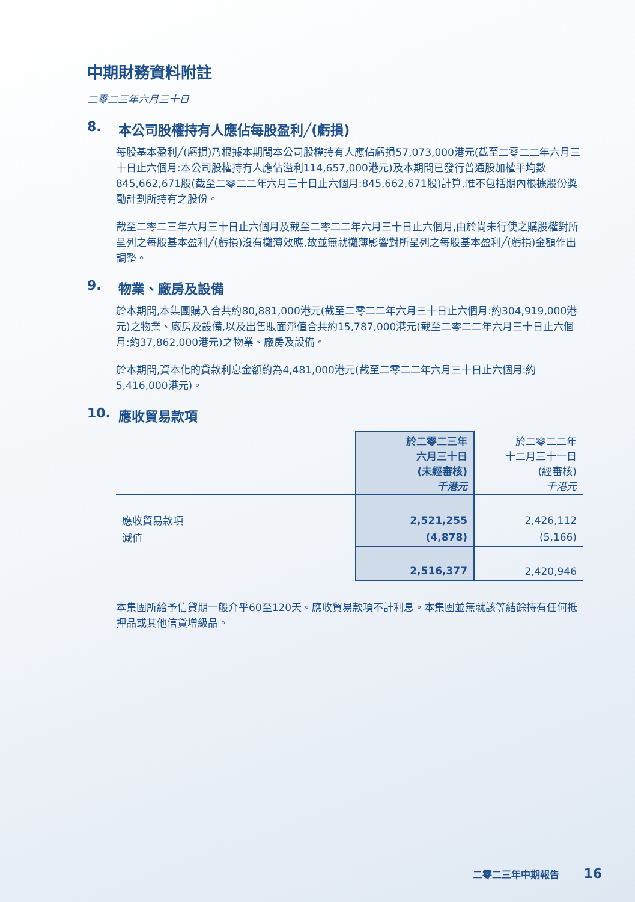中期財務資料附註
二零二三年六月三十日
8. 本公司股權持有人應佔每股盈利╱(虧損)
每股基本盈利╱(虧損)乃根據本期間本公司股權持有人應佔虧損57,073,000港元(截至二零二二年六月三十日止六個月:本公司股權持有人應佔溢利114,657,000港元)及本期間已發行普通股加權平均數845,662,671股(截至二零二二年六月三十日止六個月:845,662,671股)計算,惟不包括期內根據股份獎勵計劃所持有之股份。
截至二零二三年六月三十日止六個月及截至二零二二年六月三十日止六個月,由於尚未行使之購股權對所呈列之每股基本盈利╱(虧損)沒有攤薄效應,故並無就攤薄影響對所呈列之每股基本盈利╱(虧損)金額作出調整。
9. 物業、廠房及設備
於本期間,本集團購入合共約80,881,000港元(截至二零二二年六月三十日止六個月:約304,919,000港元)之物業、廠房及設備,以及出售賬面淨值合共約15,787,000港元(截至二零二二年六月三十日止六個月:約37,862,000港元)之物業、廠房及設備。
於本期間,資本化的貸款利息金額約為4,481,000港元(截至二零二二年六月三十日止六個月:約5,416,000港元)。
10. 應收貿易款項
| | 於二零二三年 六月三十日 (未經審核) 千港元 | 於二零二二年 十二月三十一日 (經審核) 千港元 |
| --- | --- | --- |
| 應收貿易款項 | 2,521,255 | 2,426,112 |
| 減值 | (4,878) | (5,166) |
| | 2,516,377 | 2,420,946 |
本集團所給予信貸期一般介乎60至120天。應收貿易款項不計利息。本集團並無就該等結餘持有任何抵押品或其他信貸增級品。
二零二三年中期報告 16